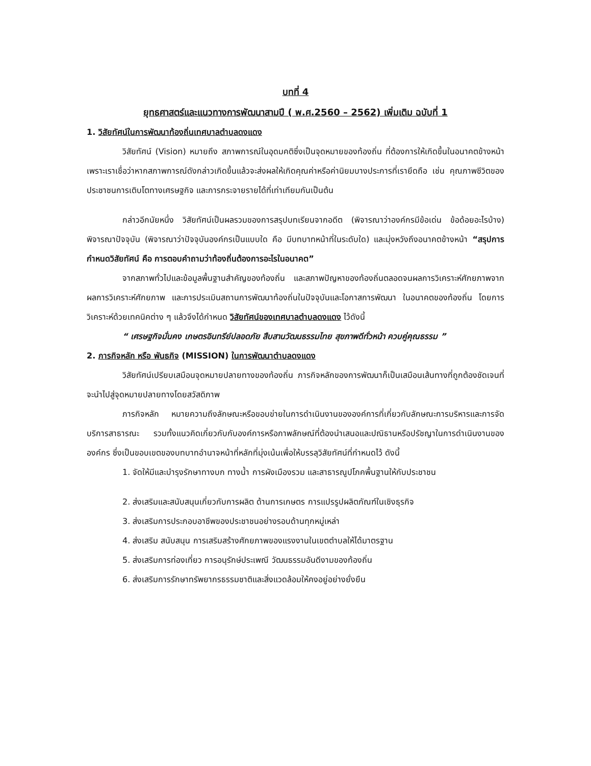บทที่ 4
ยุทธศาสตร์และแนวทางการพัฒนาสามปี ( พ.ศ.2560 – 2562) เพิ่มเติม ฉบับที่ 1
1. วิสัยทัศน์ในการพัฒนาท้องถิ่นเทศบาลตำบลดงแดง
วิสัยทัศน์ (Vision) หมายถึง สภาพการณ์ในอุดมคติซึ่งเป็นจุดหมายของท้องถิ่น ที่ต้องการให้เกิดขึ้นในอนาคตข้างหน้า เพราะเราเชื่อว่าหากสภาพการณ์ดังกล่าวเกิดขึ้นแล้วจะส่งผลให้เกิดคุณค่าหรือค่านิยมบางประการที่เรายึดถือ เช่น คุณภาพชีวิตของประชาชนการเติบโตทางเศรษฐกิจ และการกระจายรายได้ที่เท่าเทียมกันเป็นต้น
กล่าวอีกนัยหนึ่ง วิสัยทัศน์เป็นผลรวมของการสรุปบทเรียนจากอดีต (พิจารณาว่าองค์กรมีข้อเด่น ข้อด้อยอะไรบ้าง) พิจารณาปัจจุบัน (พิจารณาว่าปัจจุบันองค์กรเป็นแบบใด คือ มีบทบาทหน้าที่ในระดับใด) และมุ่งหวังถึงอนาคตข้างหน้า “สรุปการกำหนดวิสัยทัศน์ คือ การตอบคำถามว่าท้องถิ่นต้องการอะไรในอนาคต”
จากสภาพทั่วไปและข้อมูลพื้นฐานสำคัญของท้องถิ่น และสภาพปัญหาของท้องถิ่นตลอดจนผลการวิเคราะห์ศักยภาพจากผลการวิเคราะห์ศักยภาพ และการประเมินสถานการพัฒนาท้องถิ่นในปัจจุบันและโอกาสการพัฒนา ในอนาคตของท้องถิ่น โดยการวิเคราะห์ด้วยเทคนิคต่าง ๆ แล้วจึงได้กำหนด วิสัยทัศน์ของเทศบาลตำบลดงแดง ไว้ดังนี้
“ เศรษฐกิจมั่นคง เกษตรอินทรีย์ปลอดภัย สืบสานวัฒนธรรมไทย สุขภาพดีทั่วหน้า ควบคู่คุณธรรม ”
2. ภารกิจหลัก หรือ พันธกิจ (MISSION) ในการพัฒนาตำบลดงแดง
วิสัยทัศน์เปรียบเสมือนจุดหมายปลายทางของท้องถิ่น ภารกิจหลักของการพัฒนาก็เป็นเสมือนเส้นทางที่ถูกต้องชัดเจนที่จะนำไปสู่จุดหมายปลายทางโดยสวัสดิภาพ
ภารกิจหลัก หมายความถึงลักษณะหรือขอบข่ายในการดำเนินงานขององค์การที่เกี่ยวกับลักษณะการบริหารและการจัดบริการสาธารณะ รวมทั้งแนวคิดเกี่ยวกับกับองค์การหรือภาพลักษณ์ที่ต้องนำเสนอและปณิธานหรือปรัชญาในการดำเนินงานขององค์กร ซึ่งเป็นขอบเขตของบทบาทอำนาจหน้าที่หลักที่มุ่งเน้นเพื่อให้บรรลุวิสัยทัศน์ที่กำหนดไว้ ดังนี้
1. จัดให้มีและบำรุงรักษาทางบก ทางน้ำ การผังเมืองรวม และสาธารณูปโภคพื้นฐานให้กับประชาชน
2. ส่งเสริมและสนับสนุนเกี่ยวกับการผลิต ด้านการเกษตร การแปรรูปผลิตภัณฑ์ในเชิงธุรกิจ
3. ส่งเสริมการประกอบอาชีพของประชาชนอย่างรอบด้านทุกหมู่เหล่า
4. ส่งเสริม สนับสนุน การเสริมสร้างศักยภาพของแรงงานในเขตตำบลให้ได้มาตรฐาน
5. ส่งเสริมการท่องเที่ยว การอนุรักษ์ประเพณี วัฒนธรรมอันดีงามของท้องถิ่น
6. ส่งเสริมการรักษาทรัพยากรธรรมชาติและสิ่งแวดล้อมให้คงอยู่อย่างยั่งยืน